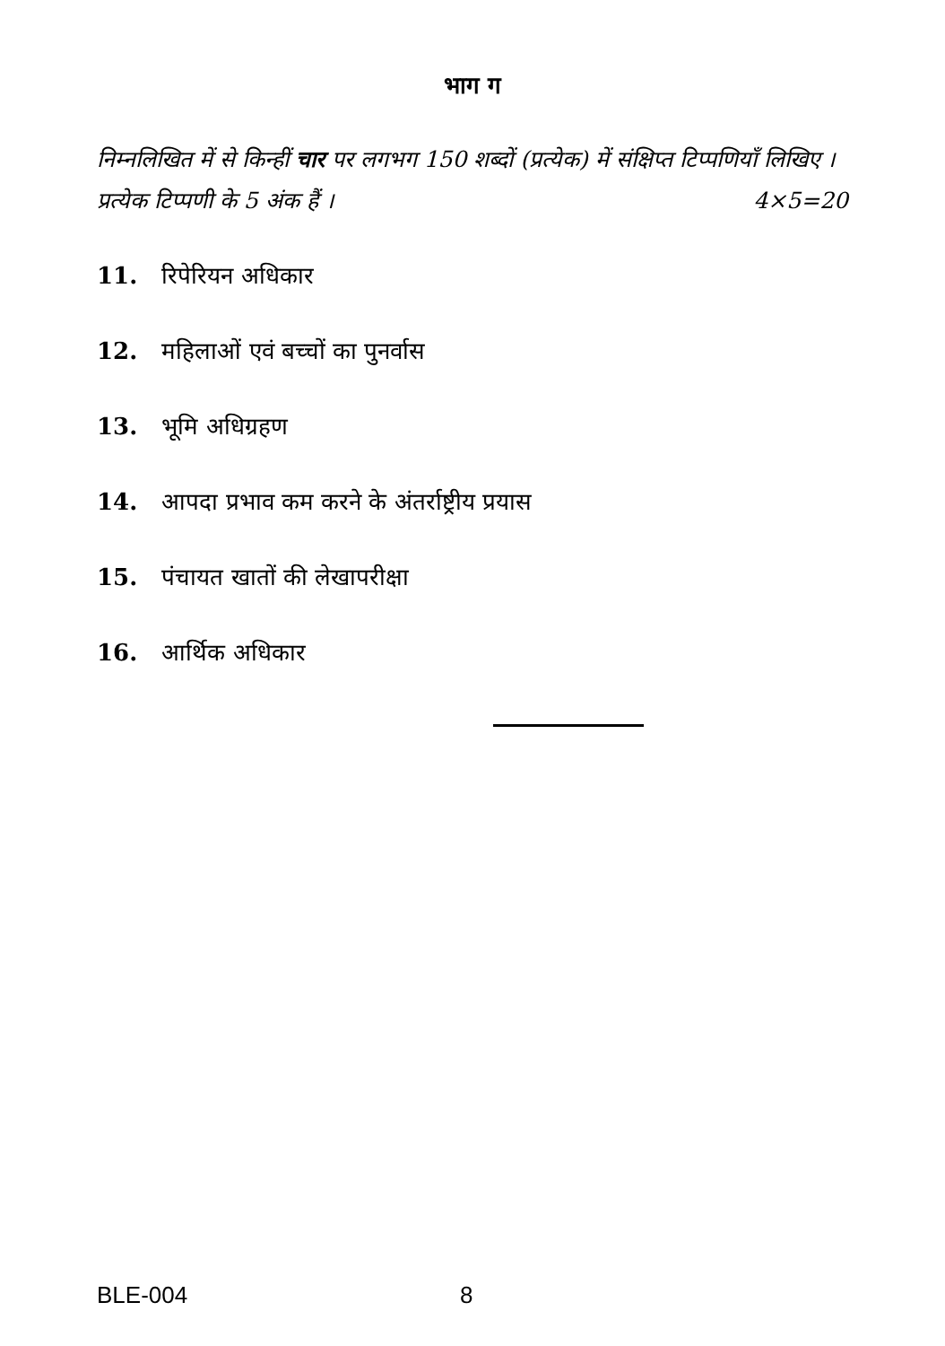भाग ग
निम्नलिखित में से किन्हीं चार पर लगभग 150 शब्दों (प्रत्येक) में संक्षिप्त टिप्पणियाँ लिखिए । प्रत्येक टिप्पणी के 5 अंक हैं । 4×5=20
11. रिपेरियन अधिकार
12. महिलाओं एवं बच्चों का पुनर्वास
13. भूमि अधिग्रहण
14. आपदा प्रभाव कम करने के अंतर्राष्ट्रीय प्रयास
15. पंचायत खातों की लेखापरीक्षा
16. आर्थिक अधिकार
BLE-004 8